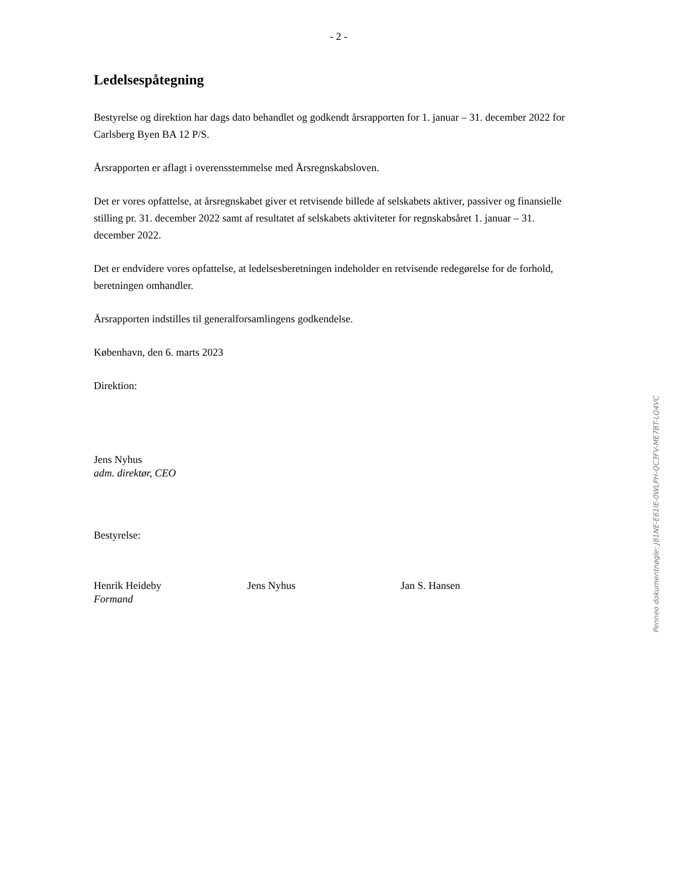- 2 -
Ledelsespåtegning
Bestyrelse og direktion har dags dato behandlet og godkendt årsrapporten for 1. januar – 31. december 2022 for Carlsberg Byen BA 12 P/S.
Årsrapporten er aflagt i overensstemmelse med Årsregnskabsloven.
Det er vores opfattelse, at årsregnskabet giver et retvisende billede af selskabets aktiver, passiver og finansielle stilling pr. 31. december 2022 samt af resultatet af selskabets aktiviteter for regnskabsåret 1. januar – 31. december 2022.
Det er endvidere vores opfattelse, at ledelsesberetningen indeholder en retvisende redegørelse for de forhold, beretningen omhandler.
Årsrapporten indstilles til generalforsamlingens godkendelse.
København, den 6. marts 2023
Direktion:
Jens Nyhus
adm. direktør, CEO
Bestyrelse:
Henrik Heideby
Formand
Jens Nyhus Jan S. Hansen
Penneo dokumentnøgle: J81NE-E61IE-0WLPH-QC3FV-ME7BT-LQ4VC